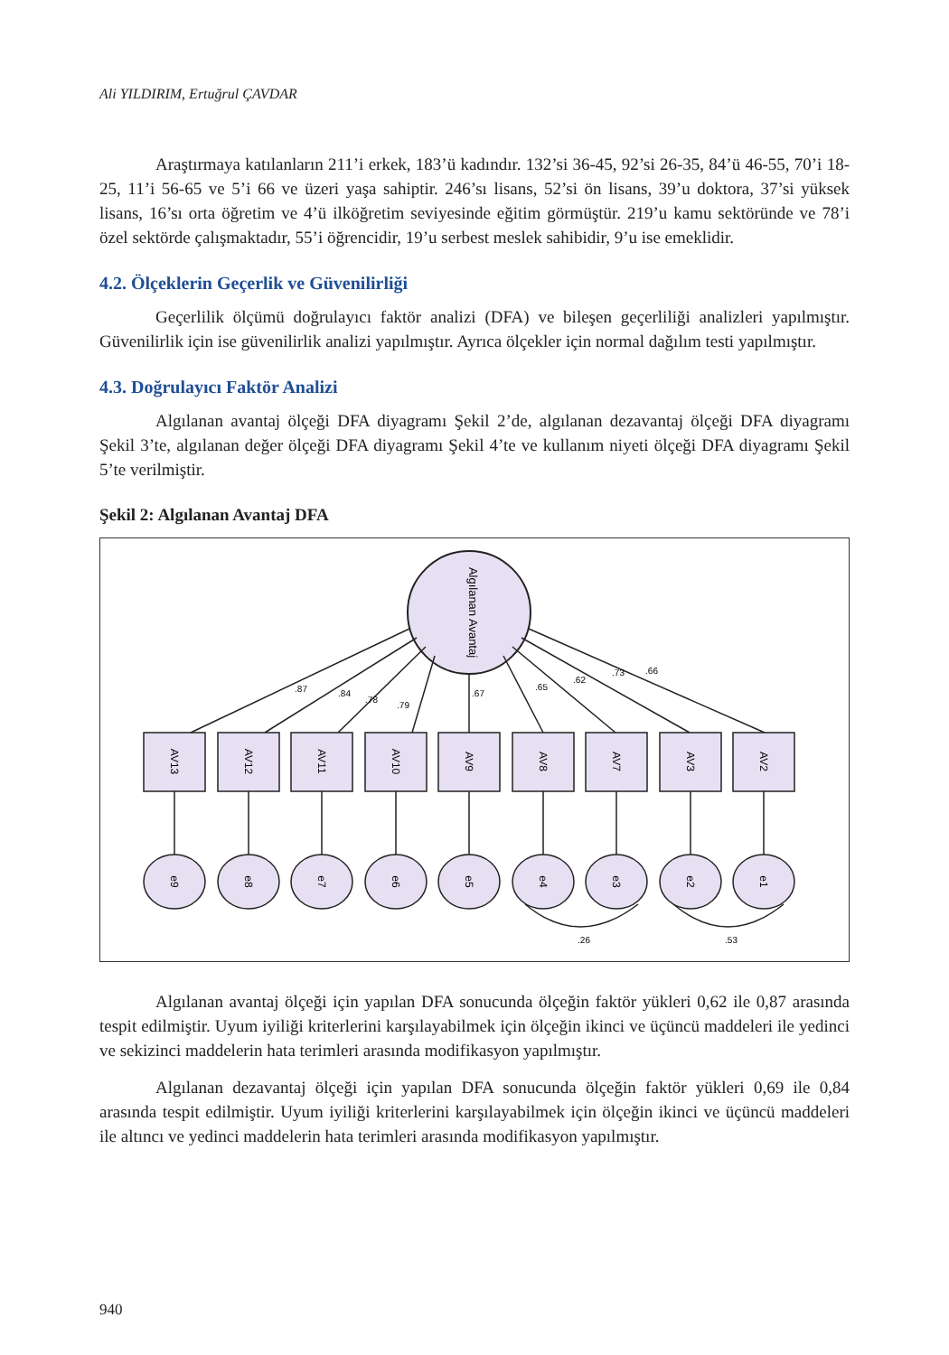Ali YILDIRIM, Ertuğrul ÇAVDAR
Araştırmaya katılanların 211’i erkek, 183’ü kadındır. 132’si 36-45, 92’si 26-35, 84’ü 46-55, 70’i 18-25, 11’i 56-65 ve 5’i 66 ve üzeri yaşa sahiptir. 246’sı lisans, 52’si ön lisans, 39’u doktora, 37’si yüksek lisans, 16’sı orta öğretim ve 4’ü ilköğretim seviyesinde eğitim görmüştür. 219’u kamu sektöründe ve 78’i özel sektörde çalışmaktadır, 55’i öğrencidir, 19’u serbest meslek sahibidir, 9’u ise emeklidir.
4.2. Ölçeklerin Geçerlik ve Güvenilirliği
Geçerlilik ölçümü doğrulayıcı faktör analizi (DFA) ve bileşen geçerliliği analizleri yapılmıştır. Güvenilirlik için ise güvenilirlik analizi yapılmıştır. Ayrıca ölçekler için normal dağılım testi yapılmıştır.
4.3. Doğrulayıcı Faktör Analizi
Algılanan avantaj ölçeği DFA diyagramı Şekil 2’de, algılanan dezavantaj ölçeği DFA diyagramı Şekil 3’te, algılanan değer ölçeği DFA diyagramı Şekil 4’te ve kullanım niyeti ölçeği DFA diyagramı Şekil 5’te verilmiştir.
Şekil 2: Algılanan Avantaj DFA
Algılanan Avantaj
AV13
AV12
AV11
AV10
AV9
AV8
AV7
AV3
AV2
e9
e8
e7
e6
e5
e4
e3
e2
e1
.87
.84
.78
.79
.67
.65
.62
.73
.66
.26
.53
Algılanan avantaj ölçeği için yapılan DFA sonucunda ölçeğin faktör yükleri 0,62 ile 0,87 arasında tespit edilmiştir. Uyum iyiliği kriterlerini karşılayabilmek için ölçeğin ikinci ve üçüncü maddeleri ile yedinci ve sekizinci maddelerin hata terimleri arasında modifikasyon yapılmıştır.
Algılanan dezavantaj ölçeği için yapılan DFA sonucunda ölçeğin faktör yükleri 0,69 ile 0,84 arasında tespit edilmiştir. Uyum iyiliği kriterlerini karşılayabilmek için ölçeğin ikinci ve üçüncü maddeleri ile altıncı ve yedinci maddelerin hata terimleri arasında modifikasyon yapılmıştır.
940